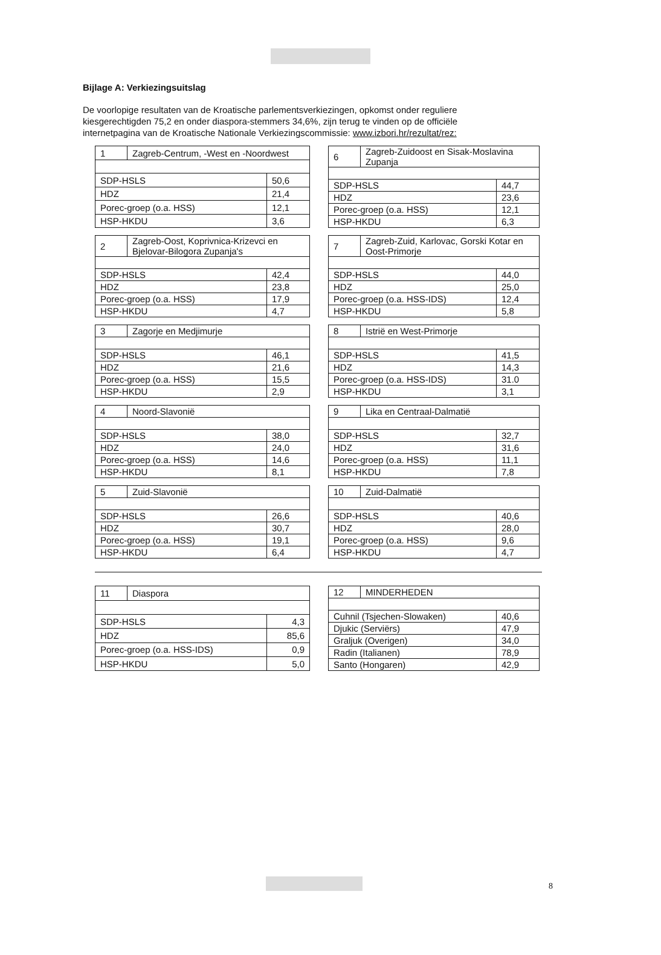Bijlage A: Verkiezingsuitslag
De voorlopige resultaten van de Kroatische parlementsverkiezingen, opkomst onder reguliere kiesgerechtigden 75,2 en onder diaspora-stemmers 34,6%, zijn terug te vinden op de officiële internetpagina van de Kroatische Nationale Verkiezingscommissie: www.izbori.hr/rezultat/rez:
| 1 | Zagreb-Centrum, -West en -Noordwest | |
| SDP-HSLS | | 50,6 |
| HDZ | | 21,4 |
| Porec-groep (o.a. HSS) | | 12,1 |
| HSP-HKDU | | 3,6 |
| 6 | Zagreb-Zuidoost en Sisak-Moslavina Zupanja | |
| SDP-HSLS | | 44,7 |
| HDZ | | 23,6 |
| Porec-groep (o.a. HSS) | | 12,1 |
| HSP-HKDU | | 6,3 |
| 2 | Zagreb-Oost, Koprivnica-Krizevci en Bjelovar-Bilogora Zupanja's | |
| SDP-HSLS | | 42,4 |
| HDZ | | 23,8 |
| Porec-groep (o.a. HSS) | | 17,9 |
| HSP-HKDU | | 4,7 |
| 7 | Zagreb-Zuid, Karlovac, Gorski Kotar en Oost-Primorje | |
| SDP-HSLS | | 44,0 |
| HDZ | | 25,0 |
| Porec-groep (o.a. HSS-IDS) | | 12,4 |
| HSP-HKDU | | 5,8 |
| 3 | Zagorje en Medjimurje | |
| SDP-HSLS | | 46,1 |
| HDZ | | 21,6 |
| Porec-groep (o.a. HSS) | | 15,5 |
| HSP-HKDU | | 2,9 |
| 8 | Istrië en West-Primorje | |
| SDP-HSLS | | 41,5 |
| HDZ | | 14,3 |
| Porec-groep (o.a. HSS-IDS) | | 31.0 |
| HSP-HKDU | | 3,1 |
| 4 | Noord-Slavonië | |
| SDP-HSLS | | 38,0 |
| HDZ | | 24,0 |
| Porec-groep (o.a. HSS) | | 14,6 |
| HSP-HKDU | | 8,1 |
| 9 | Lika en Centraal-Dalmatië | |
| SDP-HSLS | | 32,7 |
| HDZ | | 31,6 |
| Porec-groep (o.a. HSS) | | 11,1 |
| HSP-HKDU | | 7,8 |
| 5 | Zuid-Slavonië | |
| SDP-HSLS | | 26,6 |
| HDZ | | 30,7 |
| Porec-groep (o.a. HSS) | | 19,1 |
| HSP-HKDU | | 6,4 |
| 10 | Zuid-Dalmatië | |
| SDP-HSLS | | 40,6 |
| HDZ | | 28,0 |
| Porec-groep (o.a. HSS) | | 9,6 |
| HSP-HKDU | | 4,7 |
| 11 | Diaspora | |
| SDP-HSLS | | 4,3 |
| HDZ | | 85,6 |
| Porec-groep (o.a. HSS-IDS) | | 0,9 |
| HSP-HKDU | | 5,0 |
| 12 | MINDERHEDEN | |
| Cuhnil (Tsjechen-Slowaken) | | 40,6 |
| Djukic (Serviërs) | | 47,9 |
| Graljuk (Overigen) | | 34,0 |
| Radin (Italianen) | | 78,9 |
| Santo (Hongaren) | | 42,9 |
8